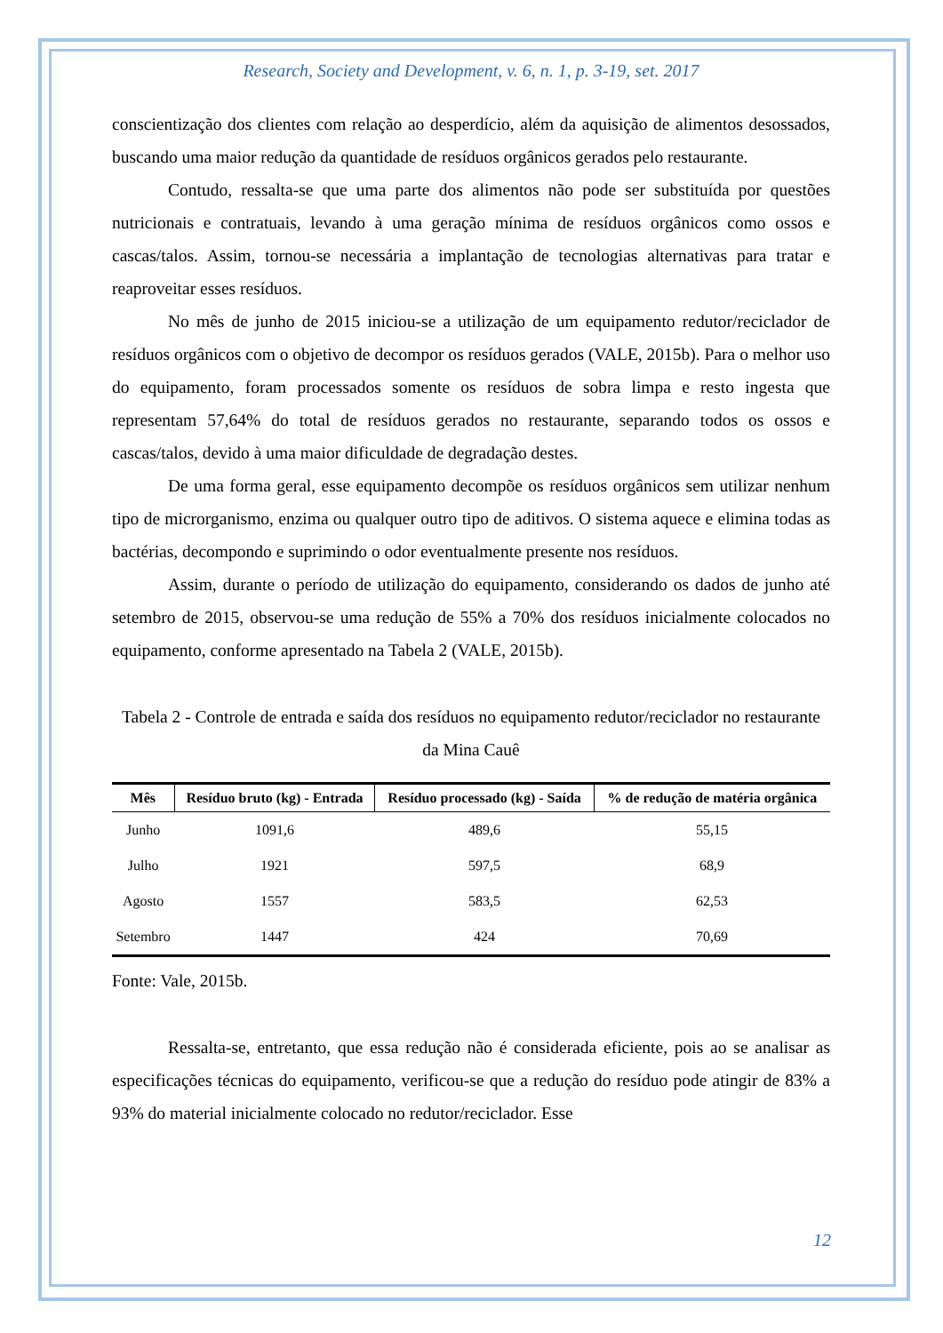Research, Society and Development, v. 6, n. 1, p. 3-19, set. 2017
conscientização dos clientes com relação ao desperdício, além da aquisição de alimentos desossados, buscando uma maior redução da quantidade de resíduos orgânicos gerados pelo restaurante.
Contudo, ressalta-se que uma parte dos alimentos não pode ser substituída por questões nutricionais e contratuais, levando à uma geração mínima de resíduos orgânicos como ossos e cascas/talos. Assim, tornou-se necessária a implantação de tecnologias alternativas para tratar e reaproveitar esses resíduos.
No mês de junho de 2015 iniciou-se a utilização de um equipamento redutor/reciclador de resíduos orgânicos com o objetivo de decompor os resíduos gerados (VALE, 2015b). Para o melhor uso do equipamento, foram processados somente os resíduos de sobra limpa e resto ingesta que representam 57,64% do total de resíduos gerados no restaurante, separando todos os ossos e cascas/talos, devido à uma maior dificuldade de degradação destes.
De uma forma geral, esse equipamento decompõe os resíduos orgânicos sem utilizar nenhum tipo de microrganismo, enzima ou qualquer outro tipo de aditivos. O sistema aquece e elimina todas as bactérias, decompondo e suprimindo o odor eventualmente presente nos resíduos.
Assim, durante o período de utilização do equipamento, considerando os dados de junho até setembro de 2015, observou-se uma redução de 55% a 70% dos resíduos inicialmente colocados no equipamento, conforme apresentado na Tabela 2 (VALE, 2015b).
Tabela 2 - Controle de entrada e saída dos resíduos no equipamento redutor/reciclador no restaurante da Mina Cauê
| Mês | Resíduo bruto (kg) - Entrada | Resíduo processado (kg) - Saída | % de redução de matéria orgânica |
| --- | --- | --- | --- |
| Junho | 1091,6 | 489,6 | 55,15 |
| Julho | 1921 | 597,5 | 68,9 |
| Agosto | 1557 | 583,5 | 62,53 |
| Setembro | 1447 | 424 | 70,69 |
Fonte: Vale, 2015b.
Ressalta-se, entretanto, que essa redução não é considerada eficiente, pois ao se analisar as especificações técnicas do equipamento, verificou-se que a redução do resíduo pode atingir de 83% a 93% do material inicialmente colocado no redutor/reciclador. Esse
12